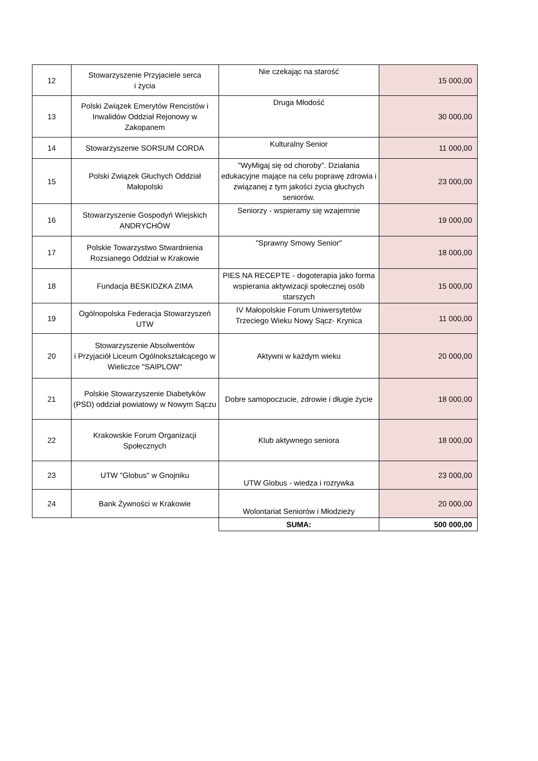| 12 | Stowarzyszenie Przyjaciele serca i życia | Nie czekając na starość | 15 000,00 |
| 13 | Polski Związek Emerytów Rencistów i Inwalidów Oddział Rejonowy w Zakopanem | Druga Młodość | 30 000,00 |
| 14 | Stowarzyszenie SORSUM CORDA | Kulturalny Senior | 11 000,00 |
| 15 | Polski Związek Głuchych Oddział Małopolski | "WyMigaj się od choroby". Działania edukacyjne mające na celu poprawę zdrowia i związanej z tym jakości życia głuchych seniorów. | 23 000,00 |
| 16 | Stowarzyszenie Gospodyń Wiejskich ANDRYCHÓW | Seniorzy - wspieramy się wzajemnie | 19 000,00 |
| 17 | Polskie Towarzystwo Stwardnienia Rozsianego Oddział w Krakowie | "Sprawny Smowy Senior" | 18 000,00 |
| 18 | Fundacja BESKIDZKA ZIMA | PIES NA RECEPTE - dogoterapia jako forma wspierania aktywizacji społecznej osób starszych | 15 000,00 |
| 19 | Ogólnopolska Federacja Stowarzyszeń UTW | IV Małopolskie Forum Uniwersytetów Trzeciego Wieku Nowy Sącz- Krynica | 11 000,00 |
| 20 | Stowarzyszenie Absolwentów i Przyjaciół Liceum Ogólnokształcącego w Wieliczce "SAIPLOW" | Aktywni w każdym wieku | 20 000,00 |
| 21 | Polskie Stowarzyszenie Diabetyków (PSD) oddział powiatowy w Nowym Sączu | Dobre samopoczucie, zdrowie i długie życie | 18 000,00 |
| 22 | Krakowskie Forum Organizacji Społecznych | Klub aktywnego seniora | 18 000,00 |
| 23 | UTW "Globus" w Gnojniku | UTW Globus - wiedza i rozrywka | 23 000,00 |
| 24 | Bank Żywności w Krakowie | Wolontariat Seniorów i Młodzieży | 20 000,00 |
| | | SUMA: | 500 000,00 |